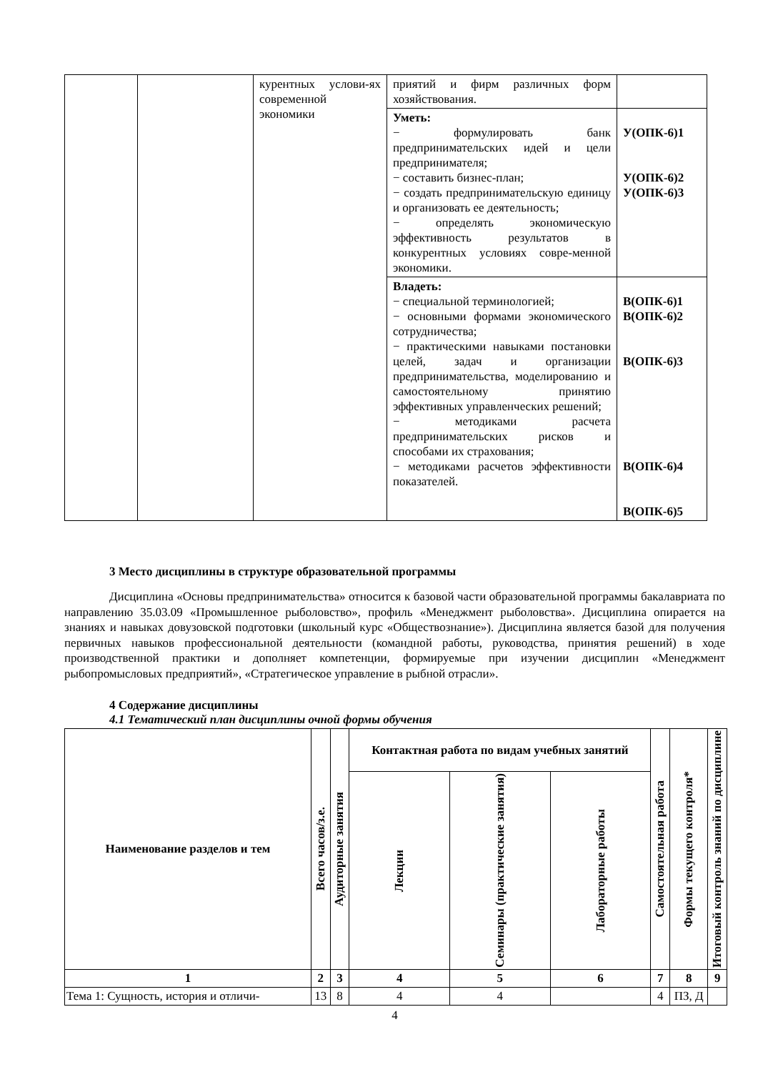| | | курентных услови-ях современной экономики | приятий и фирм различных форм хозяйствования. | |
| | | | Уметь: − формулировать банк предпринимательских идей и цели предпринимателя; − составить бизнес-план; − создать предпринимательскую единицу и организовать ее деятельность; − определять экономическую эффективность результатов в конкурентных условиях совре-менной экономики. | У(ОПК-6)1 У(ОПК-6)2 У(ОПК-6)3 |
| | | | Владеть: − специальной терминологией; − основными формами экономического сотрудничества; − практическими навыками постановки целей, задач и организации предпринимательства, моделированию и самостоятельному принятию эффективных управленческих решений; − методиками расчета предпринимательских рисков и способами их страхования; − методиками расчетов эффективности показателей. | В(ОПК-6)1 В(ОПК-6)2 В(ОПК-6)3 В(ОПК-6)4 В(ОПК-6)5 |
3 Место дисциплины в структуре образовательной программы
Дисциплина «Основы предпринимательства» относится к базовой части образовательной программы бакалавриата по направлению 35.03.09 «Промышленное рыболовство», профиль «Менеджмент рыболовства». Дисциплина опирается на знаниях и навыках довузовской подготовки (школьный курс «Обществознание»). Дисциплина является базой для получения первичных навыков профессиональной деятельности (командной работы, руководства, принятия решений) в ходе производственной практики и дополняет компетенции, формируемые при изучении дисциплин «Менеджмент рыбопромысловых предприятий», «Стратегическое управление в рыбной отрасли».
4 Содержание дисциплины
4.1 Тематический план дисциплины очной формы обучения
| Наименование разделов и тем | Всего часов/з.е. | Аудиторные занятия | Контактная работа по видам учебных занятий | | | Самостоятельная работа | Формы текущего контроля* | Итоговый контроль знаний по дисциплине |
| --- | --- | --- | --- | --- | --- | --- | --- | --- |
| | | | Лекции | Семинары (практические занятия) | Лабораторные работы | | | |
| 1 | 2 | 3 | 4 | 5 | 6 | 7 | 8 | 9 |
| Тема 1: Сущность, история и отличи- | 13 | 8 | 4 | 4 | | 4 | ПЗ, Д | |
4